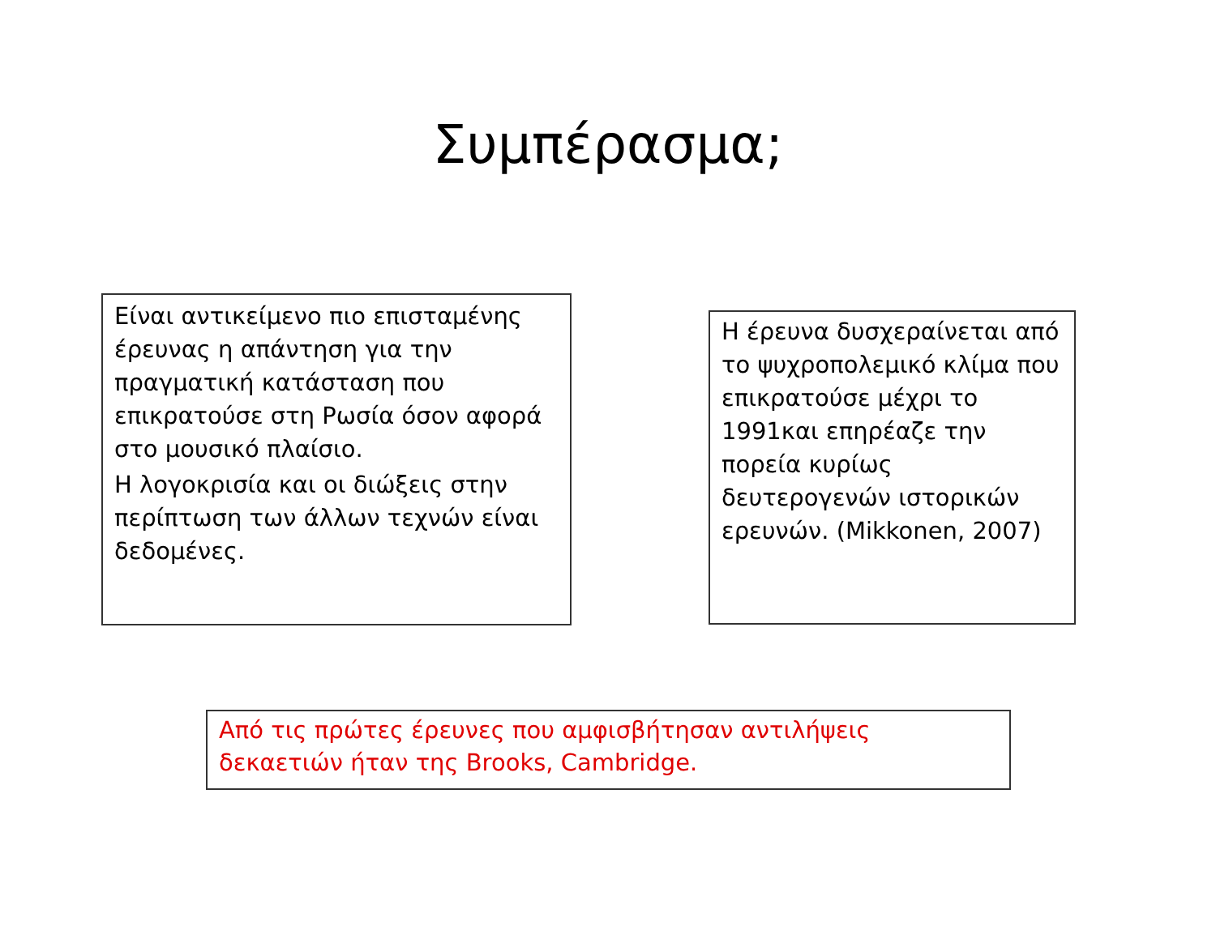Συμπέρασμα;
Είναι αντικείμενο πιο επισταμένης έρευνας η απάντηση για την πραγματική κατάσταση που επικρατούσε στη Ρωσία όσον αφορά στο μουσικό πλαίσιο.
Η λογοκρισία και οι διώξεις στην περίπτωση των άλλων τεχνών είναι δεδομένες.
Η έρευνα δυσχεραίνεται από το ψυχροπολεμικό κλίμα που επικρατούσε μέχρι το 1991και επηρέαζε την πορεία κυρίως δευτερογενών ιστορικών ερευνών. (Mikkonen, 2007)
Από τις πρώτες έρευνες που αμφισβήτησαν αντιλήψεις δεκαετιών ήταν της Brooks, Cambridge.